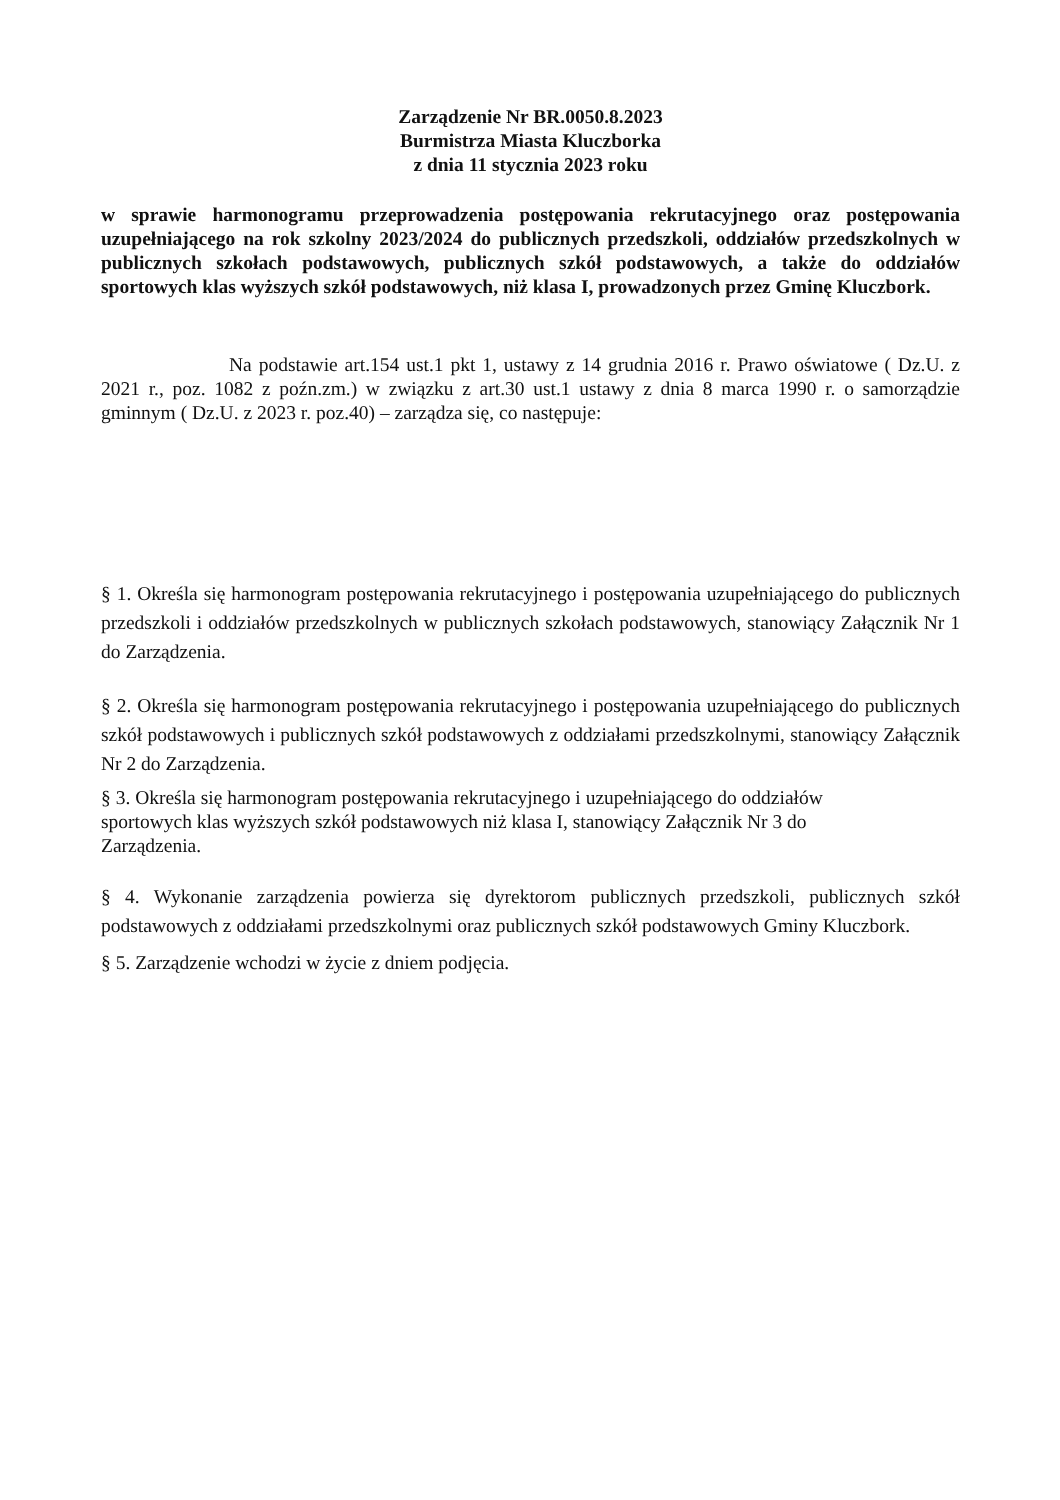Zarządzenie Nr BR.0050.8.2023
Burmistrza Miasta Kluczborka
z dnia 11 stycznia 2023 roku
w sprawie harmonogramu przeprowadzenia postępowania rekrutacyjnego oraz postępowania uzupełniającego na rok szkolny 2023/2024 do publicznych przedszkoli, oddziałów przedszkolnych w publicznych szkołach podstawowych, publicznych szkół podstawowych, a także do oddziałów sportowych klas wyższych szkół podstawowych, niż klasa I, prowadzonych przez Gminę Kluczbork.
Na podstawie art.154 ust.1 pkt 1, ustawy z 14 grudnia 2016 r. Prawo oświatowe ( Dz.U. z 2021 r., poz. 1082 z poźn.zm.) w związku z art.30 ust.1 ustawy z dnia 8 marca 1990 r. o samorządzie gminnym ( Dz.U. z 2023 r. poz.40) – zarządza się, co następuje:
§ 1. Określa się harmonogram postępowania rekrutacyjnego i postępowania uzupełniającego do publicznych przedszkoli i oddziałów przedszkolnych w publicznych szkołach podstawowych, stanowiący Załącznik Nr 1 do Zarządzenia.
§ 2. Określa się harmonogram postępowania rekrutacyjnego i postępowania uzupełniającego do publicznych szkół podstawowych i publicznych szkół podstawowych z oddziałami przedszkolnymi, stanowiący Załącznik Nr 2 do Zarządzenia.
§ 3. Określa się harmonogram postępowania rekrutacyjnego i uzupełniającego do oddziałów sportowych klas wyższych szkół podstawowych niż klasa I, stanowiący Załącznik Nr 3 do Zarządzenia.
§ 4. Wykonanie zarządzenia powierza się dyrektorom publicznych przedszkoli, publicznych szkół podstawowych z oddziałami przedszkolnymi oraz publicznych szkół podstawowych Gminy Kluczbork.
§ 5. Zarządzenie wchodzi w życie z dniem podjęcia.